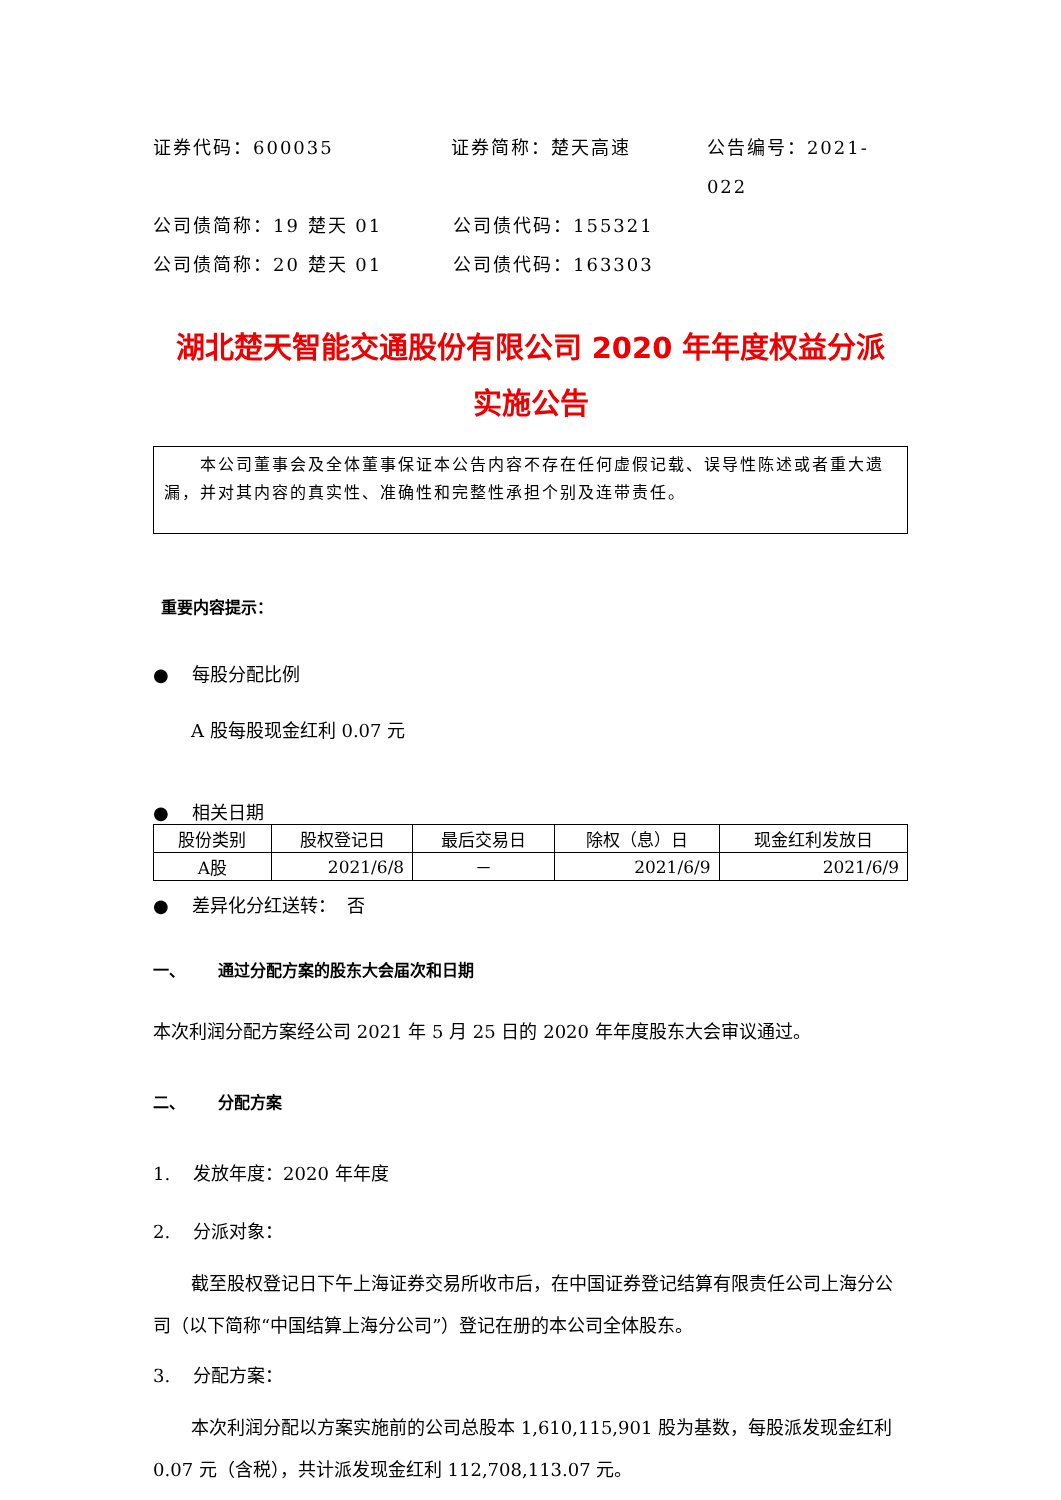证券代码：600035 证券简称：楚天高速 公告编号：2021-022
公司债简称：19 楚天 01 公司债代码：155321
公司债简称：20 楚天 01 公司债代码：163303
湖北楚天智能交通股份有限公司 2020 年年度权益分派
实施公告
本公司董事会及全体董事保证本公告内容不存在任何虚假记载、误导性陈述或者重大遗漏，并对其内容的真实性、准确性和完整性承担个别及连带责任。
重要内容提示：
● 每股分配比例
A 股每股现金红利 0.07 元
● 相关日期
| 股份类别 | 股权登记日 | 最后交易日 | 除权（息）日 | 现金红利发放日 |
| --- | --- | --- | --- | --- |
| A股 | 2021/6/8 | － | 2021/6/9 | 2021/6/9 |
● 差异化分红送转： 否
一、 通过分配方案的股东大会届次和日期
本次利润分配方案经公司 2021 年 5 月 25 日的 2020 年年度股东大会审议通过。
二、 分配方案
1. 发放年度：2020 年年度
2. 分派对象：
截至股权登记日下午上海证券交易所收市后，在中国证券登记结算有限责任公司上海分公司（以下简称“中国结算上海分公司”）登记在册的本公司全体股东。
3. 分配方案：
本次利润分配以方案实施前的公司总股本 1,610,115,901 股为基数，每股派发现金红利 0.07 元（含税），共计派发现金红利 112,708,113.07 元。